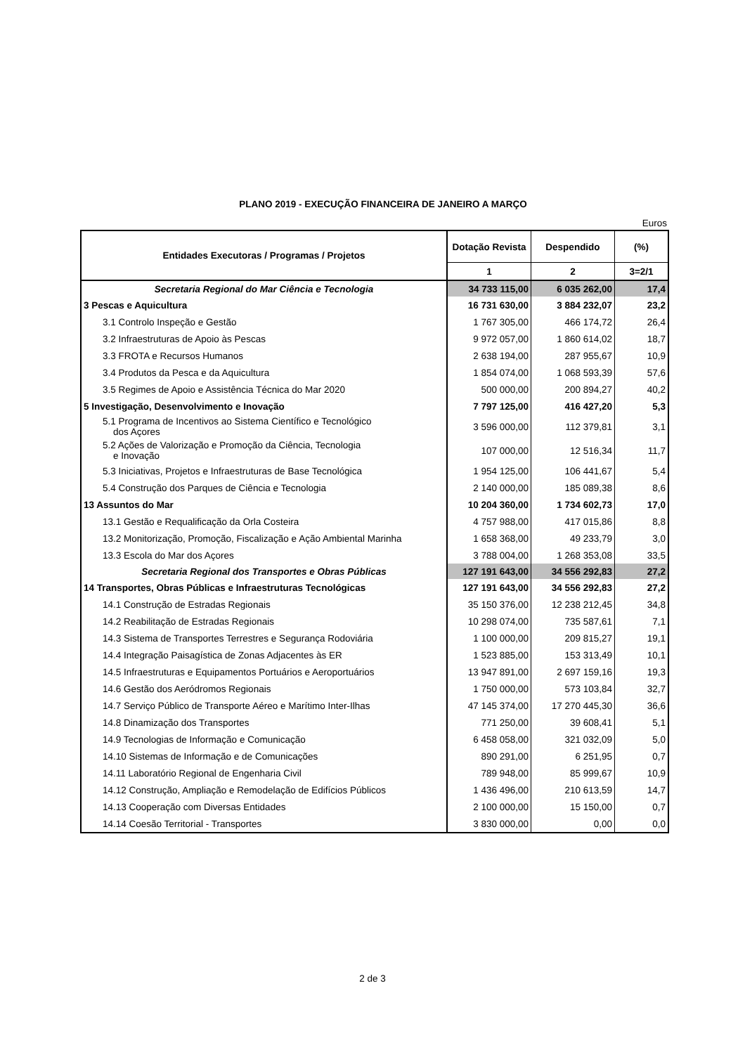PLANO 2019 - EXECUÇÃO FINANCEIRA DE JANEIRO A MARÇO
Euros
| Entidades Executoras / Programas / Projetos | Dotação Revista | Despendido | (%) |
| --- | --- | --- | --- |
| | 1 | 2 | 3=2/1 |
| Secretaria Regional do Mar Ciência e Tecnologia | 34 733 115,00 | 6 035 262,00 | 17,4 |
| 3 Pescas e Aquicultura | 16 731 630,00 | 3 884 232,07 | 23,2 |
| 3.1 Controlo Inspeção e Gestão | 1 767 305,00 | 466 174,72 | 26,4 |
| 3.2 Infraestruturas de Apoio às Pescas | 9 972 057,00 | 1 860 614,02 | 18,7 |
| 3.3 FROTA e Recursos Humanos | 2 638 194,00 | 287 955,67 | 10,9 |
| 3.4 Produtos da Pesca e da Aquicultura | 1 854 074,00 | 1 068 593,39 | 57,6 |
| 3.5 Regimes de Apoio e Assistência Técnica do Mar 2020 | 500 000,00 | 200 894,27 | 40,2 |
| 5 Investigação, Desenvolvimento e Inovação | 7 797 125,00 | 416 427,20 | 5,3 |
| 5.1 Programa de Incentivos ao Sistema Científico e Tecnológico dos Açores | 3 596 000,00 | 112 379,81 | 3,1 |
| 5.2 Ações de Valorização e Promoção da Ciência, Tecnologia e Inovação | 107 000,00 | 12 516,34 | 11,7 |
| 5.3 Iniciativas, Projetos e Infraestruturas de Base Tecnológica | 1 954 125,00 | 106 441,67 | 5,4 |
| 5.4 Construção dos Parques de Ciência e Tecnologia | 2 140 000,00 | 185 089,38 | 8,6 |
| 13 Assuntos do Mar | 10 204 360,00 | 1 734 602,73 | 17,0 |
| 13.1 Gestão e Requalificação da Orla Costeira | 4 757 988,00 | 417 015,86 | 8,8 |
| 13.2 Monitorização, Promoção, Fiscalização e Ação Ambiental Marinha | 1 658 368,00 | 49 233,79 | 3,0 |
| 13.3 Escola do Mar dos Açores | 3 788 004,00 | 1 268 353,08 | 33,5 |
| Secretaria Regional dos Transportes e Obras Públicas | 127 191 643,00 | 34 556 292,83 | 27,2 |
| 14 Transportes, Obras Públicas e Infraestruturas Tecnológicas | 127 191 643,00 | 34 556 292,83 | 27,2 |
| 14.1 Construção de Estradas Regionais | 35 150 376,00 | 12 238 212,45 | 34,8 |
| 14.2 Reabilitação de Estradas Regionais | 10 298 074,00 | 735 587,61 | 7,1 |
| 14.3 Sistema de Transportes Terrestres e Segurança Rodoviária | 1 100 000,00 | 209 815,27 | 19,1 |
| 14.4 Integração Paisagística de Zonas Adjacentes às ER | 1 523 885,00 | 153 313,49 | 10,1 |
| 14.5 Infraestruturas e Equipamentos Portuários e Aeroportuários | 13 947 891,00 | 2 697 159,16 | 19,3 |
| 14.6 Gestão dos Aeródromos Regionais | 1 750 000,00 | 573 103,84 | 32,7 |
| 14.7 Serviço Público de Transporte Aéreo e Marítimo Inter-Ilhas | 47 145 374,00 | 17 270 445,30 | 36,6 |
| 14.8 Dinamização dos Transportes | 771 250,00 | 39 608,41 | 5,1 |
| 14.9 Tecnologias de Informação e Comunicação | 6 458 058,00 | 321 032,09 | 5,0 |
| 14.10 Sistemas de Informação e de Comunicações | 890 291,00 | 6 251,95 | 0,7 |
| 14.11 Laboratório Regional de Engenharia Civil | 789 948,00 | 85 999,67 | 10,9 |
| 14.12 Construção, Ampliação e Remodelação de Edifícios Públicos | 1 436 496,00 | 210 613,59 | 14,7 |
| 14.13 Cooperação com Diversas Entidades | 2 100 000,00 | 15 150,00 | 0,7 |
| 14.14 Coesão Territorial - Transportes | 3 830 000,00 | 0,00 | 0,0 |
2 de 3